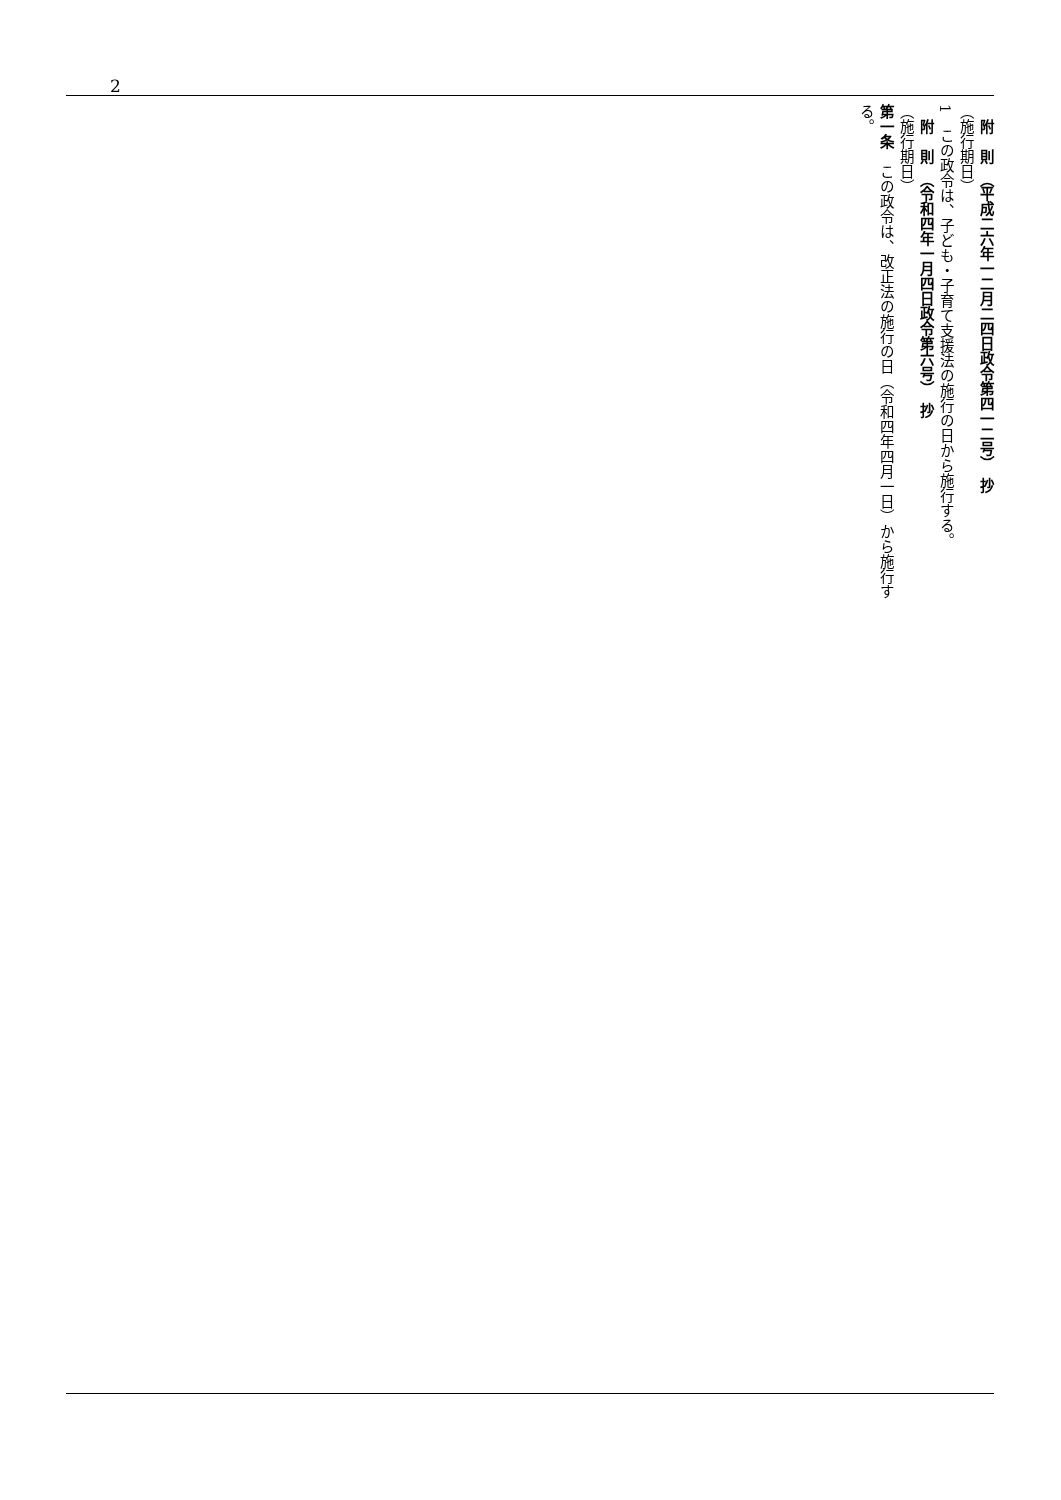2
　附　則　（平成二六年一二月二四日政令第四一二号）　抄
（施行期日）
1　この政令は、子ども・子育て支援法の施行の日から施行する。
　附　則　（令和四年一月四日政令第六号）　抄
（施行期日）
第一条　この政令は、改正法の施行の日（令和四年四月一日）から施行する。